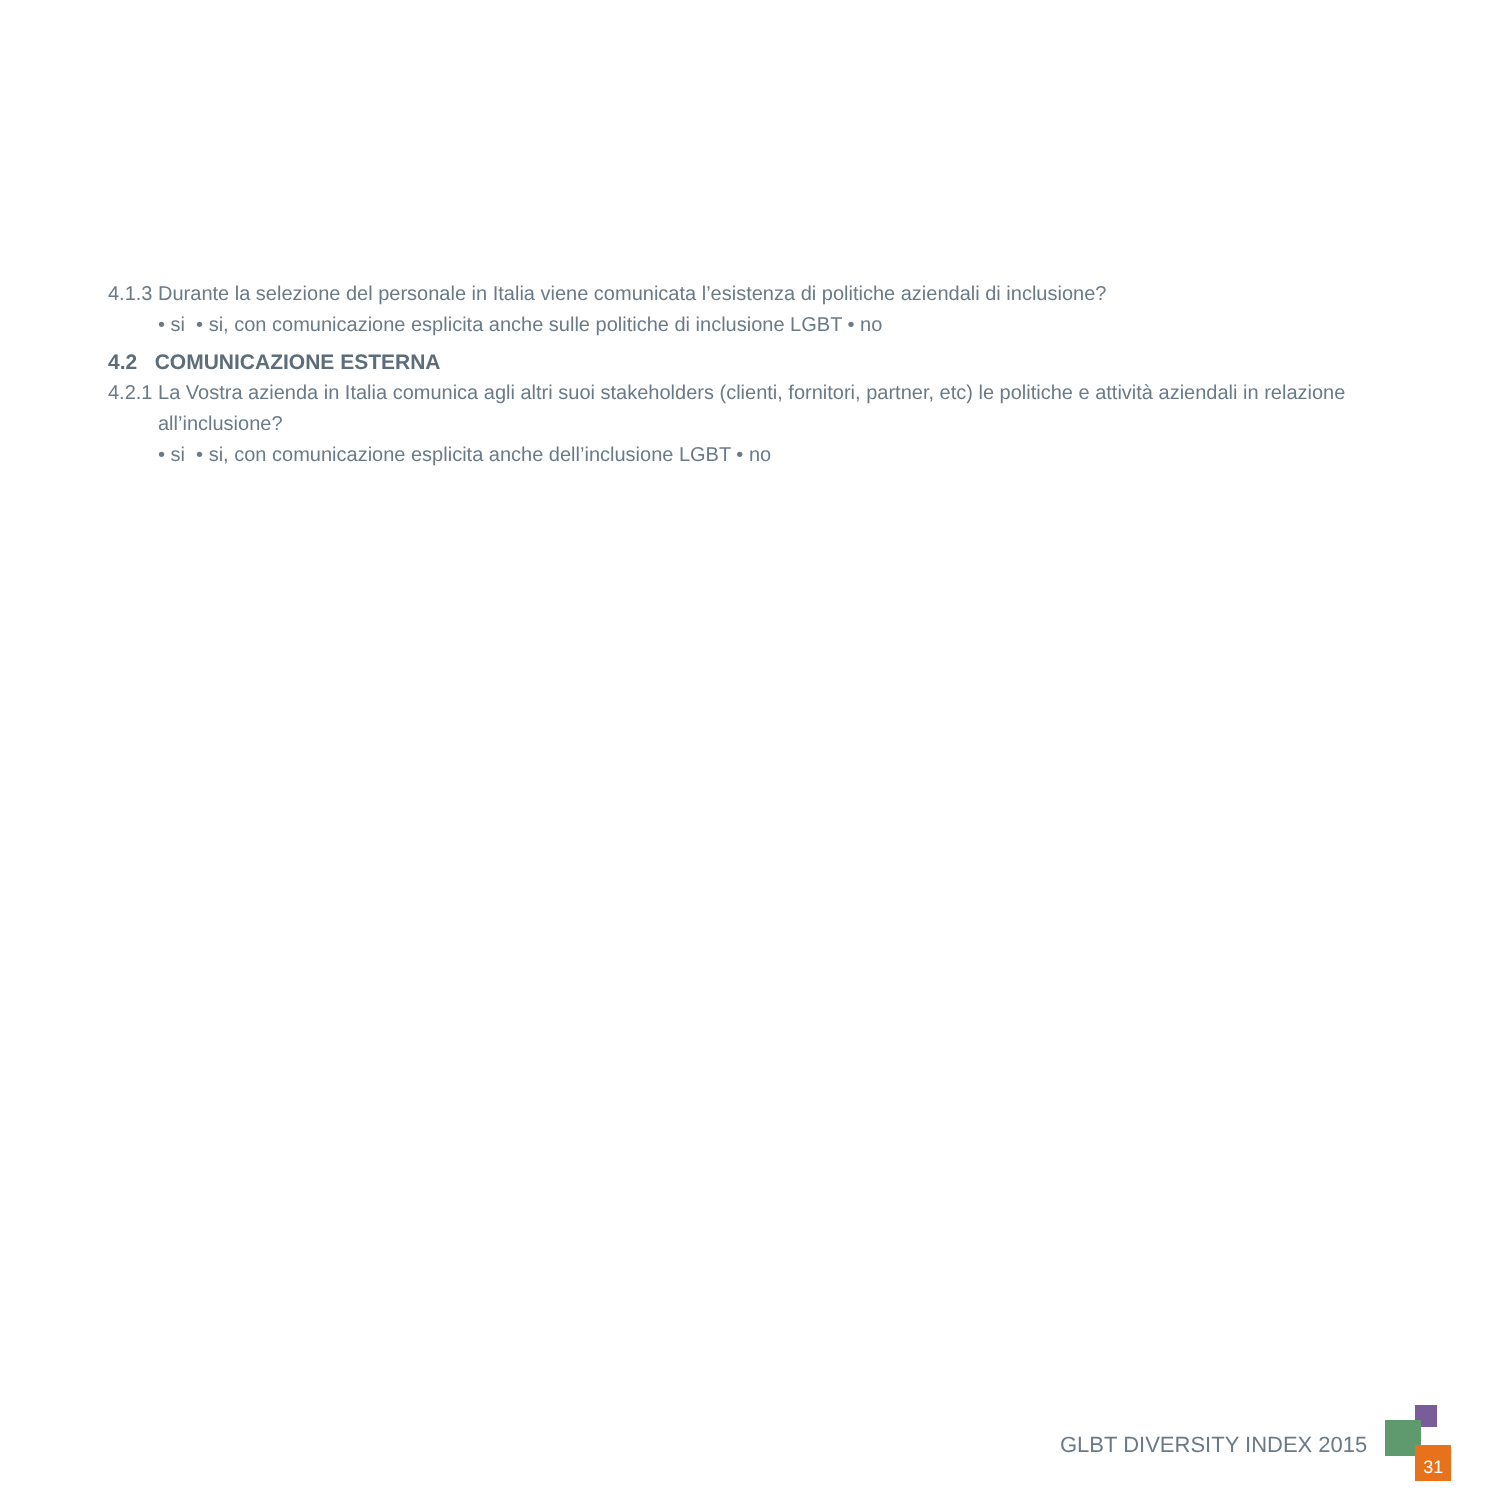4.1.3 Durante la selezione del personale in Italia viene comunicata l’esistenza di politiche aziendali di inclusione?
• si • si, con comunicazione esplicita anche sulle politiche di inclusione LGBT • no
4.2 COMUNICAZIONE ESTERNA
4.2.1 La Vostra azienda in Italia comunica agli altri suoi stakeholders (clienti, fornitori, partner, etc) le politiche e attività aziendali in relazione all’inclusione?
• si • si, con comunicazione esplicita anche dell’inclusione LGBT • no
GLBT DIVERSITY INDEX 2015
31